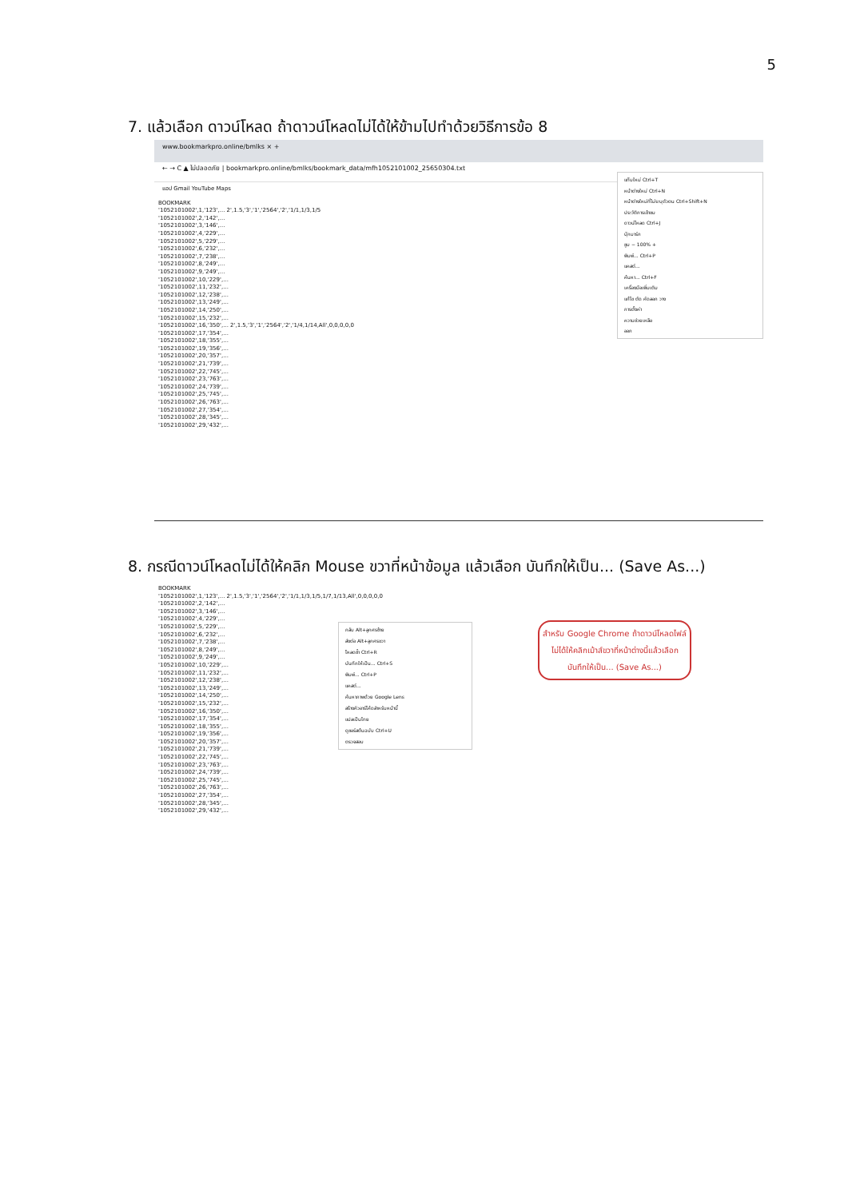5
7. แล้วเลือก ดาวน์โหลด ถ้าดาวน์โหลดไม่ได้ให้ข้ามไปทำด้วยวิธีการข้อ 8
www.bookmarkpro.online/bmlks × +
← → C ▲ ไม่ปลอดภัย | bookmarkpro.online/bmlks/bookmark_data/mfh1052101002_25650304.txt
แอป Gmail YouTube Maps
BOOKMARK
'1052101002',1,'123',... 2',1.5,'3','1','2564','2','1/1,1/3,1/5
'1052101002',2,'142',...
'1052101002',3,'146',...
'1052101002',4,'229',...
'1052101002',5,'229',...
'1052101002',6,'232',...
'1052101002',7,'238',...
'1052101002',8,'249',...
'1052101002',9,'249',...
'1052101002',10,'229',...
'1052101002',11,'232',...
'1052101002',12,'238',...
'1052101002',13,'249',...
'1052101002',14,'250',...
'1052101002',15,'232',...
'1052101002',16,'350',... 2',1.5,'3','1','2564','2','1/4,1/14,All',0,0,0,0,0
'1052101002',17,'354',...
'1052101002',18,'355',...
'1052101002',19,'356',...
'1052101002',20,'357',...
'1052101002',21,'739',...
'1052101002',22,'745',...
'1052101002',23,'763',...
'1052101002',24,'739',...
'1052101002',25,'745',...
'1052101002',26,'763',...
'1052101002',27,'354',...
'1052101002',28,'345',...
'1052101002',29,'432',...
แท็บใหม่ Ctrl+T
หน้าต่างใหม่ Ctrl+N
หน้าต่างใหม่ที่ไม่ระบุตัวตน Ctrl+Shift+N
ประวัติการเข้าชม
ดาวน์โหลด Ctrl+J
บุ๊กมาร์ก
ซูม − 100% +
พิมพ์... Ctrl+P
แคสต์...
ค้นหา... Ctrl+F
เครื่องมือเพิ่มเติม
แก้ไข ตัด คัดลอก วาง
การตั้งค่า
ความช่วยเหลือ
ออก
8. กรณีดาวน์โหลดไม่ได้ให้คลิก Mouse ขวาที่หน้าข้อมูล แล้วเลือก บันทึกให้เป็น... (Save As...)
BOOKMARK
'1052101002',1,'123',... 2',1.5,'3','1','2564','2','1/1,1/3,1/5,1/7,1/13,All',0,0,0,0,0
'1052101002',2,'142',...
'1052101002',3,'146',...
'1052101002',4,'229',...
'1052101002',5,'229',...
'1052101002',6,'232',...
'1052101002',7,'238',...
'1052101002',8,'249',...
'1052101002',9,'249',...
'1052101002',10,'229',...
'1052101002',11,'232',...
'1052101002',12,'238',...
'1052101002',13,'249',...
'1052101002',14,'250',...
'1052101002',15,'232',...
'1052101002',16,'350',...
'1052101002',17,'354',...
'1052101002',18,'355',...
'1052101002',19,'356',...
'1052101002',20,'357',...
'1052101002',21,'739',...
'1052101002',22,'745',...
'1052101002',23,'763',...
'1052101002',24,'739',...
'1052101002',25,'745',...
'1052101002',26,'763',...
'1052101002',27,'354',...
'1052101002',28,'345',...
'1052101002',29,'432',...
กลับ Alt+ลูกศรซ้าย
ส่งต่อ Alt+ลูกศรขวา
โหลดซ้ำ Ctrl+R
บันทึกให้เป็น... Ctrl+S
พิมพ์... Ctrl+P
แคสต์...
ค้นหาภาพด้วย Google Lens
สร้างคิวอาร์โค้ดสำหรับหน้านี้
แปลเป็นไทย
ดูซอร์สต้นฉบับ Ctrl+U
ตรวจสอบ
สำหรับ Google Chrome ถ้าดาวน์โหลดไฟล์ไม่ได้ให้คลิกเม้าส์ขวาที่หน้าต่างนี้แล้วเลือก บันทึกให้เป็น... (Save As...)